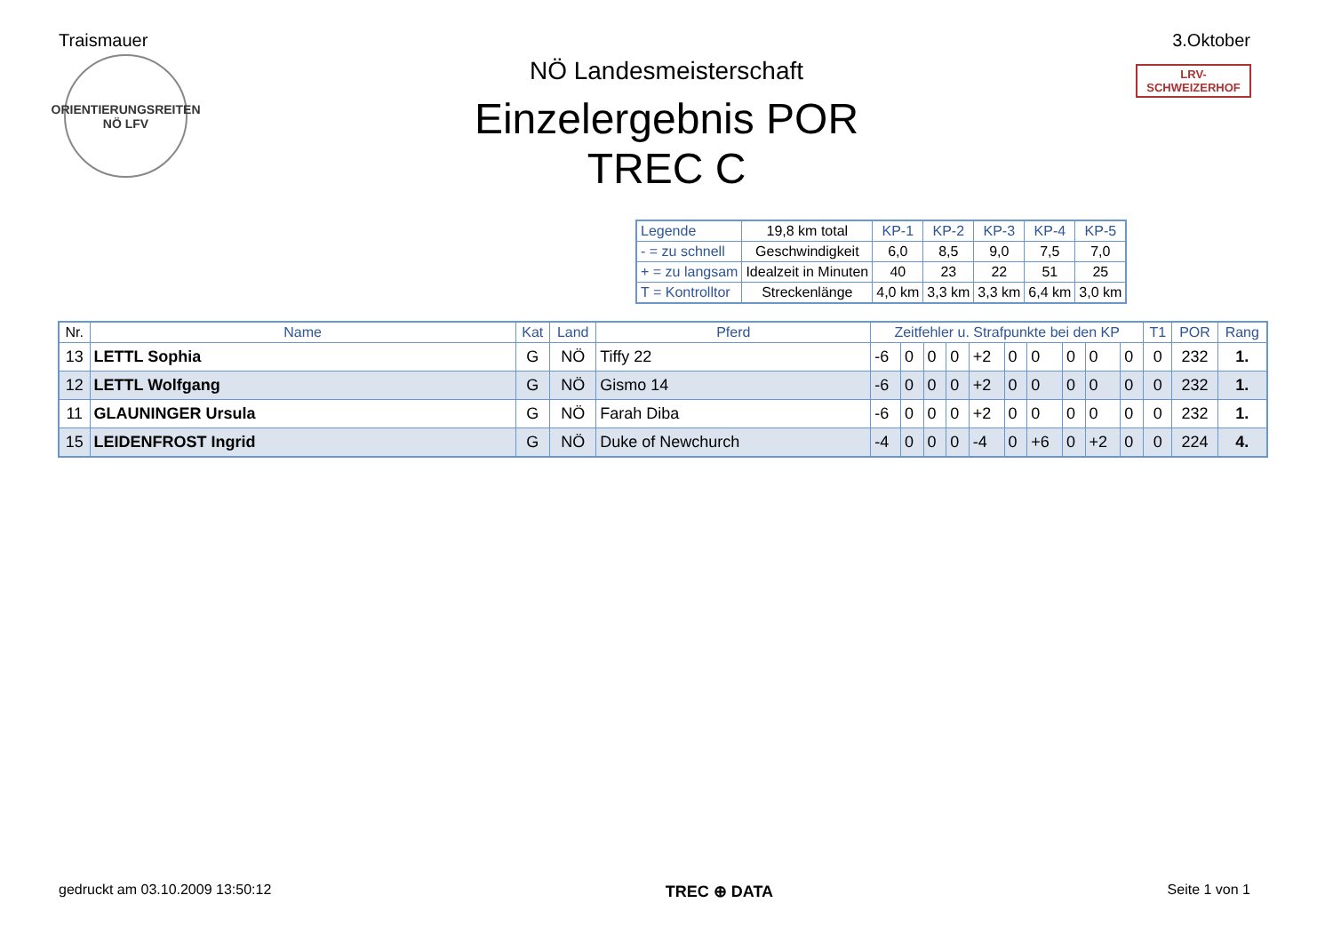Traismauer 3.Oktober
ORIENTIERUNGSREITEN
NÖ LFV
NÖ Landesmeisterschaft
Einzelergebnis POR
TREC C
LRV-SCHWEIZERHOF
| Legende | 19,8 km total | KP-1 | KP-2 | KP-3 | KP-4 | KP-5 |
| - = zu schnell | Geschwindigkeit | 6,0 | 8,5 | 9,0 | 7,5 | 7,0 |
| + = zu langsam | Idealzeit in Minuten | 40 | 23 | 22 | 51 | 25 |
| T = Kontrolltor | Streckenlänge | 4,0 km | 3,3 km | 3,3 km | 6,4 km | 3,0 km |
| Nr. | Name | Kat | Land | Pferd | Zeitfehler u. Strafpunkte bei den KP | | | | | | | | | | T1 | POR | Rang |
| --- | --- | --- | --- | --- | --- | --- | --- | --- | --- | --- | --- | --- | --- | --- | --- | --- | --- |
| 13 | LETTL Sophia | G | NÖ | Tiffy 22 | -6 | 0 | 0 | 0 | +2 | 0 | 0 | 0 | 0 | 0 | 0 | 232 | 1. |
| 12 | LETTL Wolfgang | G | NÖ | Gismo 14 | -6 | 0 | 0 | 0 | +2 | 0 | 0 | 0 | 0 | 0 | 0 | 232 | 1. |
| 11 | GLAUNINGER Ursula | G | NÖ | Farah Diba | -6 | 0 | 0 | 0 | +2 | 0 | 0 | 0 | 0 | 0 | 0 | 232 | 1. |
| 15 | LEIDENFROST Ingrid | G | NÖ | Duke of Newchurch | -4 | 0 | 0 | 0 | -4 | 0 | +6 | 0 | +2 | 0 | 0 | 224 | 4. |
gedruckt am 03.10.2009 13:50:12 TREC ⊕ DATA Seite 1 von 1